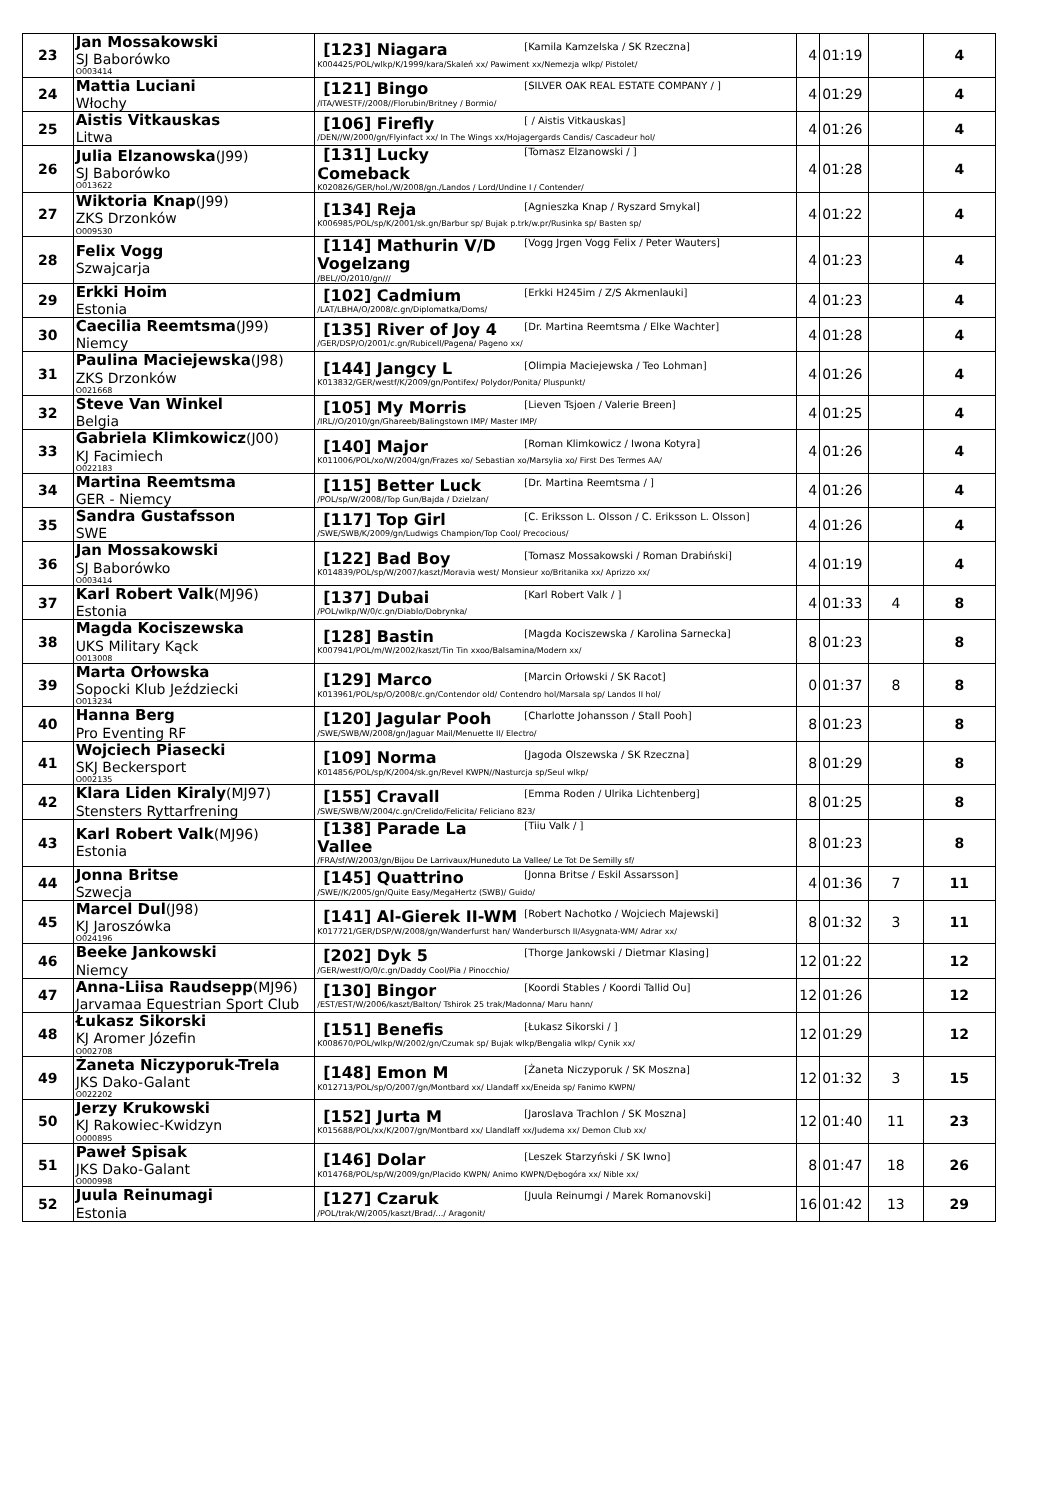| 23 | Jan Mossakowski SJ Baborówko O003414 | [Kamila Kamzelska / SK Rzeczna] [123] Niagara K004425/POL/wlkp/K/1999/kara/Skaleń xx/ Pawiment xx/Nemezja wlkp/ Pistolet/ | 4 | 01:19 | | 4 |
| 24 | Mattia Luciani Włochy | [SILVER OAK REAL ESTATE COMPANY / ] [121] Bingo /ITA/WESTF//2008//Florubin/Britney / Bormio/ | 4 | 01:29 | | 4 |
| 25 | Aistis Vitkauskas Litwa | [ / Aistis Vitkauskas] [106] Firefly /DEN//W/2000/gn/Flyinfact xx/ In The Wings xx/Hojagergards Candis/ Cascadeur hol/ | 4 | 01:26 | | 4 |
| 26 | Julia Elzanowska (J99) SJ Baborówko O013622 | [Tomasz Elzanowski / ] [131] Lucky Comeback K020826/GER/hol./W/2008/gn./Landos / Lord/Undine I / Contender/ | 4 | 01:28 | | 4 |
| 27 | Wiktoria Knap (J99) ZKS Drzonków O009530 | [Agnieszka Knap / Ryszard Smykal] [134] Reja K006985/POL/sp/K/2001/sk.gn/Barbur sp/ Bujak p.trk/w.pr/Rusinka sp/ Basten sp/ | 4 | 01:22 | | 4 |
| 28 | Felix Vogg Szwajcarja | [Vogg Jrgen Vogg Felix / Peter Wauters] [114] Mathurin V/D Vogelzang /BEL//O/2010/gn/// | 4 | 01:23 | | 4 |
| 29 | Erkki Hoim Estonia | [Erkki H245im / Z/S Akmenlauki] [102] Cadmium /LAT/LBHA/O/2008/c.gn/Diplomatka/Doms/ | 4 | 01:23 | | 4 |
| 30 | Caecilia Reemtsma (J99) Niemcy | [Dr. Martina Reemtsma / Elke Wachter] [135] River of Joy 4 /GER/DSP/O/2001/c.gn/Rubicell/Pagena/ Pageno xx/ | 4 | 01:28 | | 4 |
| 31 | Paulina Maciejewska (J98) ZKS Drzonków O021668 | [Olimpia Maciejewska / Teo Lohman] [144] Jangcy L K013832/GER/westf/K/2009/gn/Pontifex/ Polydor/Ponita/ Pluspunkt/ | 4 | 01:26 | | 4 |
| 32 | Steve Van Winkel Belgia | [Lieven Tsjoen / Valerie Breen] [105] My Morris /IRL//O/2010/gn/Ghareeb/Balingstown IMP/ Master IMP/ | 4 | 01:25 | | 4 |
| 33 | Gabriela Klimkowicz (J00) KJ Facimiech O022183 | [Roman Klimkowicz / Iwona Kotyra] [140] Major K011006/POL/xo/W/2004/gn/Frazes xo/ Sebastian xo/Marsylia xo/ First Des Termes AA/ | 4 | 01:26 | | 4 |
| 34 | Martina Reemtsma GER - Niemcy | [Dr. Martina Reemtsma / ] [115] Better Luck /POL/sp/W/2008//Top Gun/Bajda / Dzielzan/ | 4 | 01:26 | | 4 |
| 35 | Sandra Gustafsson SWE | [C. Eriksson L. Olsson / C. Eriksson L. Olsson] [117] Top Girl /SWE/SWB/K/2009/gn/Ludwigs Champion/Top Cool/ Precocious/ | 4 | 01:26 | | 4 |
| 36 | Jan Mossakowski SJ Baborówko O003414 | [Tomasz Mossakowski / Roman Drabiński] [122] Bad Boy K014839/POL/sp/W/2007/kaszt/Moravia west/ Monsieur xo/Britanika xx/ Aprizzo xx/ | 4 | 01:19 | | 4 |
| 37 | Karl Robert Valk (MJ96) Estonia | [Karl Robert Valk / ] [137] Dubai /POL/wlkp/W/0/c.gn/Diablo/Dobrynka/ | 4 | 01:33 | 4 | 8 |
| 38 | Magda Kociszewska UKS Military Kąck O013008 | [Magda Kociszewska / Karolina Sarnecka] [128] Bastin K007941/POL/m/W/2002/kaszt/Tin Tin xxoo/Balsamina/Modern xx/ | 8 | 01:23 | | 8 |
| 39 | Marta Orłowska Sopocki Klub Jeździecki O013234 | [Marcin Orłowski / SK Racot] [129] Marco K013961/POL/sp/O/2008/c.gn/Contendor old/ Contendro hol/Marsala sp/ Landos II hol/ | 0 | 01:37 | 8 | 8 |
| 40 | Hanna Berg Pro Eventing RF | [Charlotte Johansson / Stall Pooh] [120] Jagular Pooh /SWE/SWB/W/2008/gn/Jaguar Mail/Menuette II/ Electro/ | 8 | 01:23 | | 8 |
| 41 | Wojciech Piasecki SKJ Beckersport O002135 | [Jagoda Olszewska / SK Rzeczna] [109] Norma K014856/POL/sp/K/2004/sk.gn/Revel KWPN//Nasturcja sp/Seul wlkp/ | 8 | 01:29 | | 8 |
| 42 | Klara Liden Kiraly (MJ97) Stensters Ryttarfrening | [Emma Roden / Ulrika Lichtenberg] [155] Cravall /SWE/SWB/W/2004/c.gn/Crelido/Felicita/ Feliciano 823/ | 8 | 01:25 | | 8 |
| 43 | Karl Robert Valk (MJ96) Estonia | [Tiiu Valk / ] [138] Parade La Vallee /FRA/sf/W/2003/gn/Bijou De Larrivaux/Huneduto La Vallee/ Le Tot De Semilly sf/ | 8 | 01:23 | | 8 |
| 44 | Jonna Britse Szwecja | [Jonna Britse / Eskil Assarsson] [145] Quattrino /SWE//K/2005/gn/Quite Easy/MegaHertz (SWB)/ Guido/ | 4 | 01:36 | 7 | 11 |
| 45 | Marcel Dul (J98) KJ Jaroszówka O024196 | [Robert Nachotko / Wojciech Majewski] [141] Al-Gierek II-WM K017721/GER/DSP/W/2008/gn/Wanderfurst han/ Wanderbursch II/Asygnata-WM/ Adrar xx/ | 8 | 01:32 | 3 | 11 |
| 46 | Beeke Jankowski Niemcy | [Thorge Jankowski / Dietmar Klasing] [202] Dyk 5 /GER/westf/O/0/c.gn/Daddy Cool/Pia / Pinocchio/ | 12 | 01:22 | | 12 |
| 47 | Anna-Liisa Raudsepp (MJ96) Jarvamaa Equestrian Sport Club | [Koordi Stables / Koordi Tallid Ou] [130] Bingor /EST/EST/W/2006/kaszt/Balton/ Tshirok 25 trak/Madonna/ Maru hann/ | 12 | 01:26 | | 12 |
| 48 | Łukasz Sikorski KJ Aromer Józefin O002708 | [Łukasz Sikorski / ] [151] Benefis K008670/POL/wlkp/W/2002/gn/Czumak sp/ Bujak wlkp/Bengalia wlkp/ Cynik xx/ | 12 | 01:29 | | 12 |
| 49 | Żaneta Niczyporuk-Trela JKS Dako-Galant O022202 | [Żaneta Niczyporuk / SK Moszna] [148] Emon M K012713/POL/sp/O/2007/gn/Montbard xx/ Llandaff xx/Eneida sp/ Fanimo KWPN/ | 12 | 01:32 | 3 | 15 |
| 50 | Jerzy Krukowski KJ Rakowiec-Kwidzyn O000895 | [Jaroslava Trachlon / SK Moszna] [152] Jurta M K015688/POL/xx/K/2007/gn/Montbard xx/ Llandlaff xx/Judema xx/ Demon Club xx/ | 12 | 01:40 | 11 | 23 |
| 51 | Paweł Spisak JKS Dako-Galant O000998 | [Leszek Starzyński / SK Iwno] [146] Dolar K014768/POL/sp/W/2009/gn/Placido KWPN/ Animo KWPN/Dębogóra xx/ Nible xx/ | 8 | 01:47 | 18 | 26 |
| 52 | Juula Reinumagi Estonia | [Juula Reinumgi / Marek Romanovski] [127] Czaruk /POL/trak/W/2005/kaszt/Brad/.../ Aragonit/ | 16 | 01:42 | 13 | 29 |